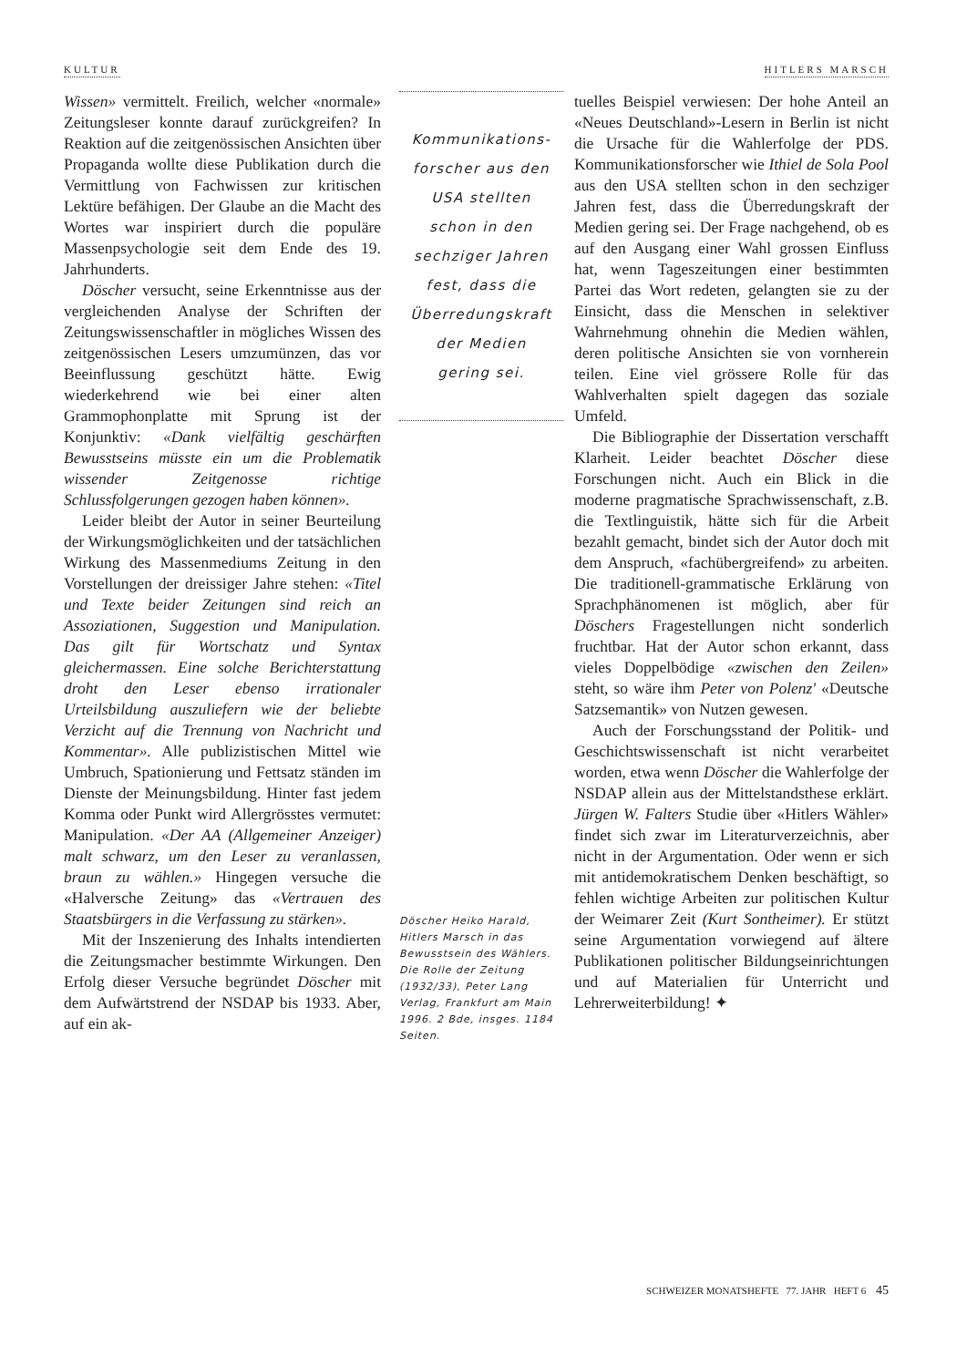KULTUR HITLERS MARSCH
Wissen» vermittelt. Freilich, welcher «normale» Zeitungsleser konnte darauf zurückgreifen? In Reaktion auf die zeitgenössischen Ansichten über Propaganda wollte diese Publikation durch die Vermittlung von Fachwissen zur kritischen Lektüre befähigen. Der Glaube an die Macht des Wortes war inspiriert durch die populäre Massenpsychologie seit dem Ende des 19. Jahrhunderts.
Döscher versucht, seine Erkenntnisse aus der vergleichenden Analyse der Schriften der Zeitungswissenschaftler in mögliches Wissen des zeitgenössischen Lesers umzumünzen, das vor Beeinflussung geschützt hätte. Ewig wiederkehrend wie bei einer alten Grammophonplatte mit Sprung ist der Konjunktiv: «Dank vielfältig geschärften Bewusstseins müsste ein um die Problematik wissender Zeitgenosse richtige Schlussfolgerungen gezogen haben können».
Leider bleibt der Autor in seiner Beurteilung der Wirkungsmöglichkeiten und der tatsächlichen Wirkung des Massenmediums Zeitung in den Vorstellungen der dreissiger Jahre stehen: «Titel und Texte beider Zeitungen sind reich an Assoziationen, Suggestion und Manipulation. Das gilt für Wortschatz und Syntax gleichermassen. Eine solche Berichterstattung droht den Leser ebenso irrationaler Urteilsbildung auszuliefern wie der beliebte Verzicht auf die Trennung von Nachricht und Kommentar». Alle publizistischen Mittel wie Umbruch, Spationierung und Fettsatz ständen im Dienste der Meinungsbildung. Hinter fast jedem Komma oder Punkt wird Allergrösstes vermutet: Manipulation. «Der AA (Allgemeiner Anzeiger) malt schwarz, um den Leser zu veranlassen, braun zu wählen.» Hingegen versuche die «Halversche Zeitung» das «Vertrauen des Staatsbürgers in die Verfassung zu stärken».
Mit der Inszenierung des Inhalts intendierten die Zeitungsmacher bestimmte Wirkungen. Den Erfolg dieser Versuche begründet Döscher mit dem Aufwärtstrend der NSDAP bis 1933. Aber, auf ein ak-
Kommunikations-
forscher aus den
USA stellten
schon in den
sechziger Jahren
fest, dass die
Überredungskraft
der Medien
gering sei.
Döscher Heiko Harald, Hitlers Marsch in das Bewusstsein des Wählers. Die Rolle der Zeitung (1932/33), Peter Lang Verlag, Frankfurt am Main 1996. 2 Bde, insges. 1184 Seiten.
tuelles Beispiel verwiesen: Der hohe Anteil an «Neues Deutschland»-Lesern in Berlin ist nicht die Ursache für die Wahlerfolge der PDS. Kommunikationsforscher wie Ithiel de Sola Pool aus den USA stellten schon in den sechziger Jahren fest, dass die Überredungskraft der Medien gering sei. Der Frage nachgehend, ob es auf den Ausgang einer Wahl grossen Einfluss hat, wenn Tageszeitungen einer bestimmten Partei das Wort redeten, gelangten sie zu der Einsicht, dass die Menschen in selektiver Wahrnehmung ohnehin die Medien wählen, deren politische Ansichten sie von vornherein teilen. Eine viel grössere Rolle für das Wahlverhalten spielt dagegen das soziale Umfeld.
Die Bibliographie der Dissertation verschafft Klarheit. Leider beachtet Döscher diese Forschungen nicht. Auch ein Blick in die moderne pragmatische Sprachwissenschaft, z.B. die Textlinguistik, hätte sich für die Arbeit bezahlt gemacht, bindet sich der Autor doch mit dem Anspruch, «fachübergreifend» zu arbeiten. Die traditionell-grammatische Erklärung von Sprachphänomenen ist möglich, aber für Döschers Fragestellungen nicht sonderlich fruchtbar. Hat der Autor schon erkannt, dass vieles Doppelbödige «zwischen den Zeilen» steht, so wäre ihm Peter von Polenz' «Deutsche Satzsemantik» von Nutzen gewesen.
Auch der Forschungsstand der Politik- und Geschichtswissenschaft ist nicht verarbeitet worden, etwa wenn Döscher die Wahlerfolge der NSDAP allein aus der Mittelstandsthese erklärt. Jürgen W. Falters Studie über «Hitlers Wähler» findet sich zwar im Literaturverzeichnis, aber nicht in der Argumentation. Oder wenn er sich mit antidemokratischem Denken beschäftigt, so fehlen wichtige Arbeiten zur politischen Kultur der Weimarer Zeit (Kurt Sontheimer). Er stützt seine Argumentation vorwiegend auf ältere Publikationen politischer Bildungseinrichtungen und auf Materialien für Unterricht und Lehrerweiterbildung! ✦
SCHWEIZER MONATSHEFTE 77. JAHR HEFT 6 45